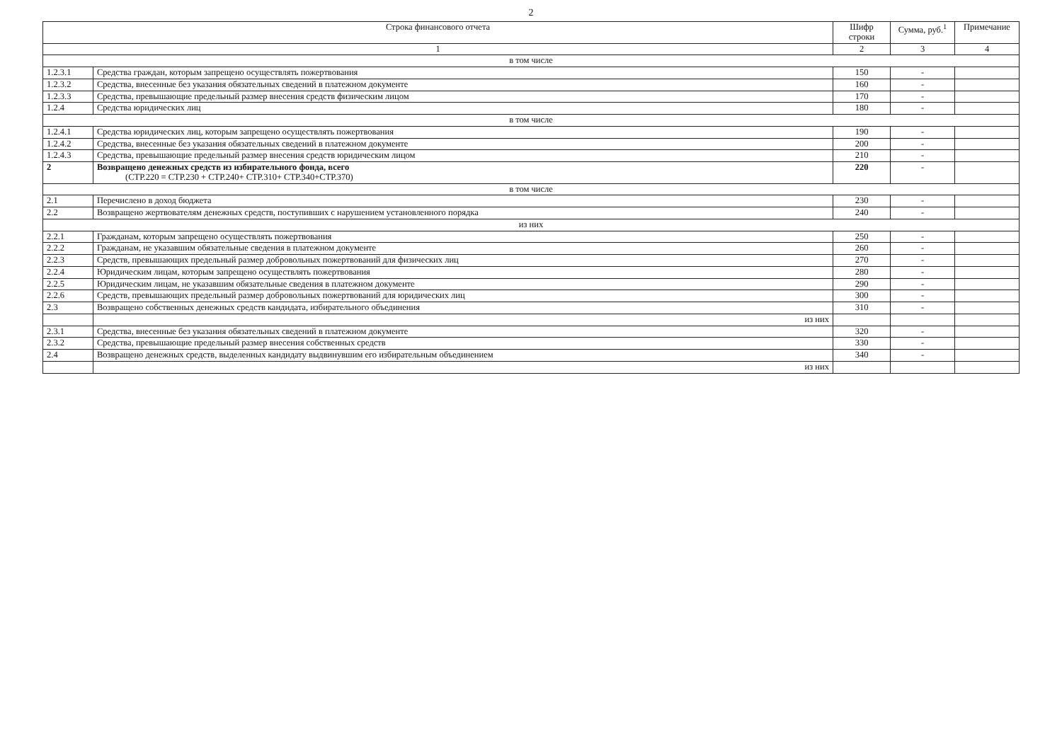2
| Строка финансового отчета | | Шифр строки | Сумма, руб.<sup>1</sup> | Примечание |
| --- | --- | --- | --- | --- |
| 1 | | 2 | 3 | 4 |
| в том числе | | | | |
| 1.2.3.1 | Средства граждан, которым запрещено осуществлять пожертвования | 150 | - | |
| 1.2.3.2 | Средства, внесенные без указания обязательных сведений в платежном документе | 160 | - | |
| 1.2.3.3 | Средства, превышающие предельный размер внесения средств физическим лицом | 170 | - | |
| 1.2.4 | Средства юридических лиц | 180 | - | |
| в том числе | | | | |
| 1.2.4.1 | Средства юридических лиц, которым запрещено осуществлять пожертвования | 190 | - | |
| 1.2.4.2 | Средства, внесенные без указания обязательных сведений в платежном документе | 200 | - | |
| 1.2.4.3 | Средства, превышающие предельный размер внесения средств юридическим лицом | 210 | - | |
| 2 | Возвращено денежных средств из избирательного фонда, всего (СТР.220 = СТР.230 + СТР.240+ СТР.310+ СТР.340+СТР.370) | 220 | - | |
| в том числе | | | | |
| 2.1 | Перечислено в доход бюджета | 230 | - | |
| 2.2 | Возвращено жертвователям денежных средств, поступивших с нарушением установленного порядка | 240 | - | |
| из них | | | | |
| 2.2.1 | Гражданам, которым запрещено осуществлять пожертвования | 250 | - | |
| 2.2.2 | Гражданам, не указавшим обязательные сведения в платежном документе | 260 | - | |
| 2.2.3 | Средств, превышающих предельный размер добровольных пожертвований для физических лиц | 270 | - | |
| 2.2.4 | Юридическим лицам, которым запрещено осуществлять пожертвования | 280 | - | |
| 2.2.5 | Юридическим лицам, не указавшим обязательные сведения в платежном документе | 290 | - | |
| 2.2.6 | Средств, превышающих предельный размер добровольных пожертвований для юридических лиц | 300 | - | |
| 2.3 | Возвращено собственных денежных средств кандидата, избирательного объединения | 310 | - | |
| | из них | | | |
| 2.3.1 | Средства, внесенные без указания обязательных сведений в платежном документе | 320 | - | |
| 2.3.2 | Средства, превышающие предельный размер внесения собственных средств | 330 | - | |
| 2.4 | Возвращено денежных средств, выделенных кандидату выдвинувшим его избирательным объединением | 340 | - | |
| | из них | | | |